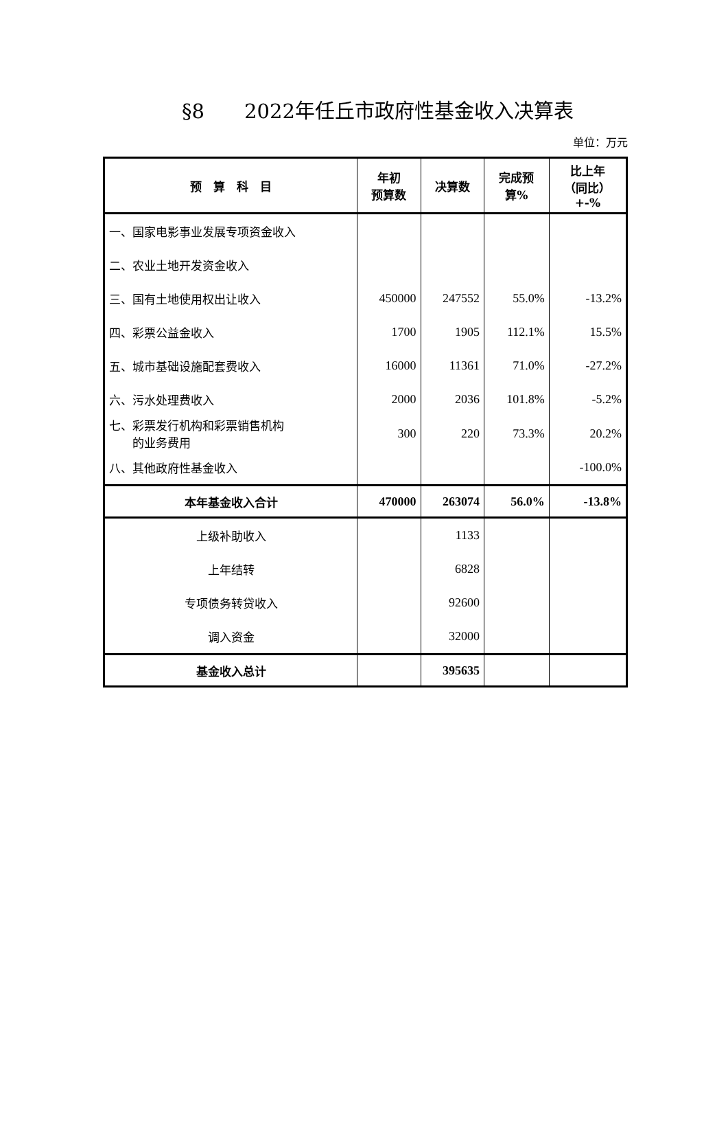§8　　2022年任丘市政府性基金收入决算表
单位：万元
| 预 算 科 目 | 年初 预算数 | 决算数 | 完成预 算% | 比上年 （同比） +-% |
| --- | --- | --- | --- | --- |
| 一、国家电影事业发展专项资金收入 | | | | |
| 二、农业土地开发资金收入 | | | | |
| 三、国有土地使用权出让收入 | 450000 | 247552 | 55.0% | -13.2% |
| 四、彩票公益金收入 | 1700 | 1905 | 112.1% | 15.5% |
| 五、城市基础设施配套费收入 | 16000 | 11361 | 71.0% | -27.2% |
| 六、污水处理费收入 | 2000 | 2036 | 101.8% | -5.2% |
| 七、彩票发行机构和彩票销售机构 的业务费用 | 300 | 220 | 73.3% | 20.2% |
| 八、其他政府性基金收入 | | | | -100.0% |
| 本年基金收入合计 | 470000 | 263074 | 56.0% | -13.8% |
| 上级补助收入 | | 1133 | | |
| 上年结转 | | 6828 | | |
| 专项债务转贷收入 | | 92600 | | |
| 调入资金 | | 32000 | | |
| 基金收入总计 | | 395635 | | |